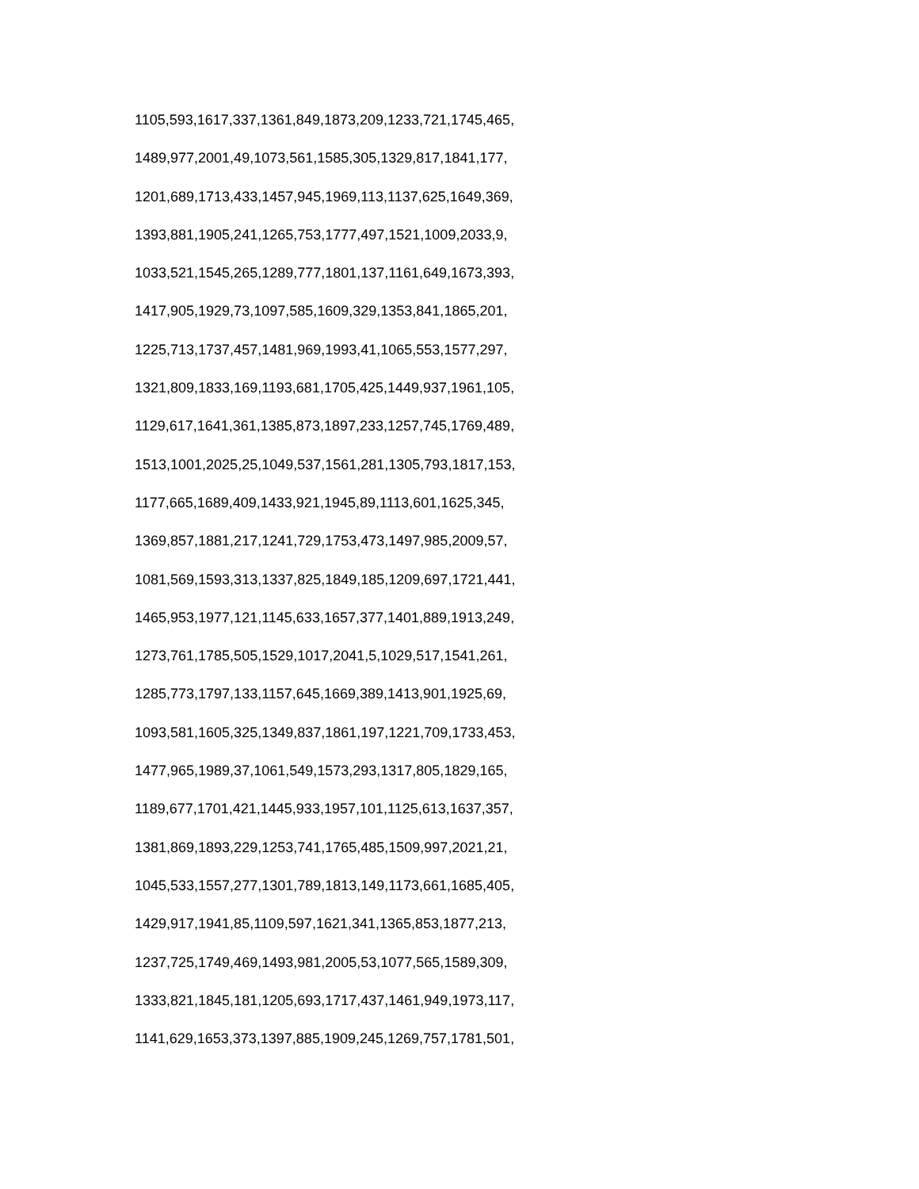1105,593,1617,337,1361,849,1873,209,1233,721,1745,465,
1489,977,2001,49,1073,561,1585,305,1329,817,1841,177,
1201,689,1713,433,1457,945,1969,113,1137,625,1649,369,
1393,881,1905,241,1265,753,1777,497,1521,1009,2033,9,
1033,521,1545,265,1289,777,1801,137,1161,649,1673,393,
1417,905,1929,73,1097,585,1609,329,1353,841,1865,201,
1225,713,1737,457,1481,969,1993,41,1065,553,1577,297,
1321,809,1833,169,1193,681,1705,425,1449,937,1961,105,
1129,617,1641,361,1385,873,1897,233,1257,745,1769,489,
1513,1001,2025,25,1049,537,1561,281,1305,793,1817,153,
1177,665,1689,409,1433,921,1945,89,1113,601,1625,345,
1369,857,1881,217,1241,729,1753,473,1497,985,2009,57,
1081,569,1593,313,1337,825,1849,185,1209,697,1721,441,
1465,953,1977,121,1145,633,1657,377,1401,889,1913,249,
1273,761,1785,505,1529,1017,2041,5,1029,517,1541,261,
1285,773,1797,133,1157,645,1669,389,1413,901,1925,69,
1093,581,1605,325,1349,837,1861,197,1221,709,1733,453,
1477,965,1989,37,1061,549,1573,293,1317,805,1829,165,
1189,677,1701,421,1445,933,1957,101,1125,613,1637,357,
1381,869,1893,229,1253,741,1765,485,1509,997,2021,21,
1045,533,1557,277,1301,789,1813,149,1173,661,1685,405,
1429,917,1941,85,1109,597,1621,341,1365,853,1877,213,
1237,725,1749,469,1493,981,2005,53,1077,565,1589,309,
1333,821,1845,181,1205,693,1717,437,1461,949,1973,117,
1141,629,1653,373,1397,885,1909,245,1269,757,1781,501,